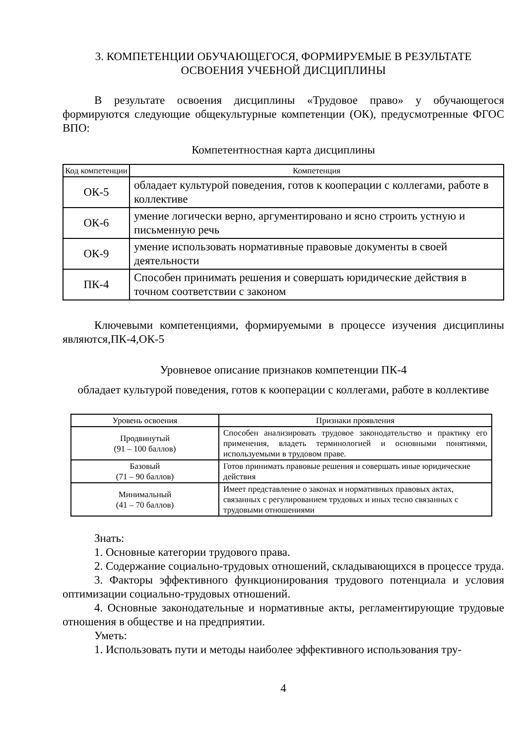3. КОМПЕТЕНЦИИ ОБУЧАЮЩЕГОСЯ, ФОРМИРУЕМЫЕ В РЕЗУЛЬТАТЕ
ОСВОЕНИЯ УЧЕБНОЙ ДИСЦИПЛИНЫ
В результате освоения дисциплины «Трудовое право» у обучающегося формируются следующие общекультурные компетенции (ОК), предусмотренные ФГОС ВПО:
Компетентностная карта дисциплины
| Код компетенции | Компетенция |
| --- | --- |
| ОК-5 | обладает культурой поведения, готов к кооперации с коллегами, работе в коллективе |
| ОК-6 | умение логически верно, аргументировано и ясно строить устную и письменную речь |
| ОК-9 | умение использовать нормативные правовые документы в своей деятельности |
| ПК-4 | Способен принимать решения и совершать юридические действия в точном соответствии с законом |
Ключевыми компетенциями, формируемыми в процессе изучения дисциплины являются,ПК-4,ОК-5
Уровневое описание признаков компетенции ПК-4
обладает культурой поведения, готов к кооперации с коллегами, работе в коллективе
| Уровень освоения | Признаки проявления |
| --- | --- |
| Продвинутый (91 – 100 баллов) | Способен анализировать трудовое законодательство и практику его применения, владеть терминологией и основными понятиями, используемыми в трудовом праве. |
| Базовый (71 – 90 баллов) | Готов принимать правовые решения и совершать иные юридические действия |
| Минимальный (41 – 70 баллов) | Имеет представление о законах и нормативных правовых актах, связанных с регулированием трудовых и иных тесно связанных с трудовыми отношениями |
Знать:
1. Основные категории трудового права.
2. Содержание социально-трудовых отношений, складывающихся в процессе труда.
3. Факторы эффективного функционирования трудового потенциала и условия оптимизации социально-трудовых отношений.
4. Основные законодательные и нормативные акты, регламентирующие трудовые отношения в обществе и на предприятии.
Уметь:
1. Использовать пути и методы наиболее эффективного использования тру-
4